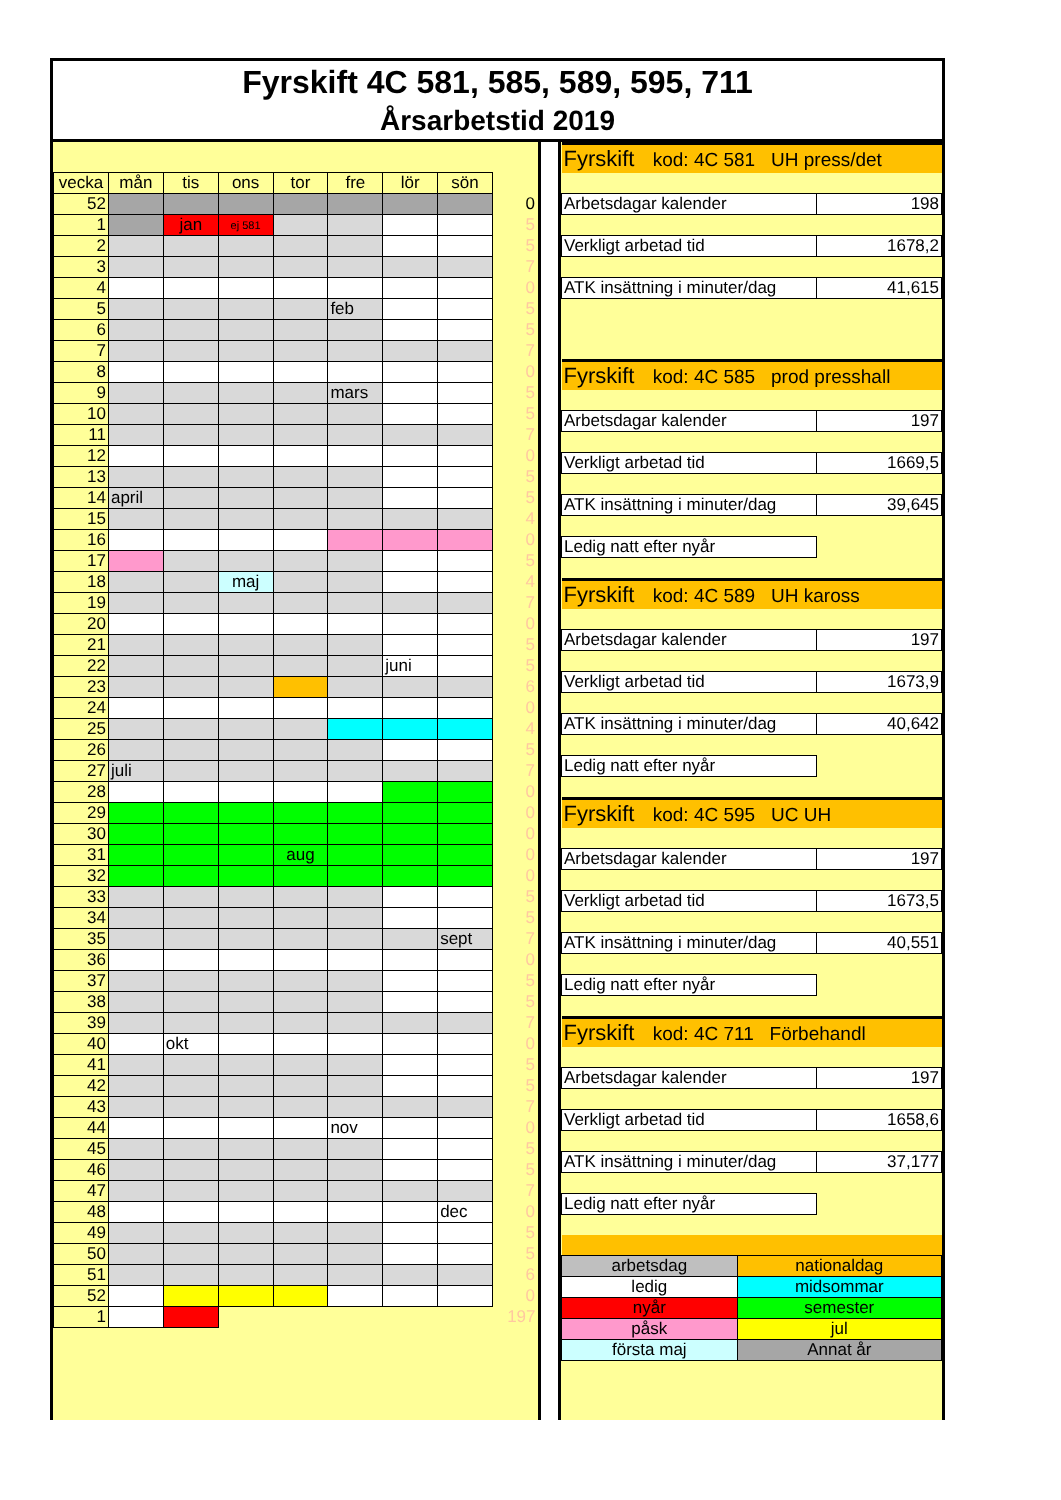Fyrskift 4C 581, 585, 589, 595, 711
Årsarbetstid 2019
| vecka | mån | tis | ons | tor | fre | lör | sön | |
| 52 | | | | | | | | 0 |
| 1 | | jan | ej 581 | | | | | 5 |
| 2 | | | | | | | | 5 |
| 3 | | | | | | | | 7 |
| 4 | | | | | | | | 0 |
| 5 | | | | | feb | | | 5 |
| 6 | | | | | | | | 5 |
| 7 | | | | | | | | 7 |
| 8 | | | | | | | | 0 |
| 9 | | | | | mars | | | 5 |
| 10 | | | | | | | | 5 |
| 11 | | | | | | | | 7 |
| 12 | | | | | | | | 0 |
| 13 | | | | | | | | 5 |
| 14 | april | | | | | | | 5 |
| 15 | | | | | | | | 4 |
| 16 | | | | | | | | 0 |
| 17 | | | | | | | | 5 |
| 18 | | | maj | | | | | 4 |
| 19 | | | | | | | | 7 |
| 20 | | | | | | | | 0 |
| 21 | | | | | | | | 5 |
| 22 | | | | | | juni | | 5 |
| 23 | | | | | | | | 6 |
| 24 | | | | | | | | 0 |
| 25 | | | | | | | | 4 |
| 26 | | | | | | | | 5 |
| 27 | juli | | | | | | | 7 |
| 28 | | | | | | | | 0 |
| 29 | | | | | | | | 0 |
| 30 | | | | | | | | 0 |
| 31 | | | | aug | | | | 0 |
| 32 | | | | | | | | 0 |
| 33 | | | | | | | | 5 |
| 34 | | | | | | | | 5 |
| 35 | | | | | | | sept | 7 |
| 36 | | | | | | | | 0 |
| 37 | | | | | | | | 5 |
| 38 | | | | | | | | 5 |
| 39 | | | | | | | | 7 |
| 40 | | okt | | | | | | 0 |
| 41 | | | | | | | | 5 |
| 42 | | | | | | | | 5 |
| 43 | | | | | | | | 7 |
| 44 | | | | | nov | | | 0 |
| 45 | | | | | | | | 5 |
| 46 | | | | | | | | 5 |
| 47 | | | | | | | | 7 |
| 48 | | | | | | | dec | 0 |
| 49 | | | | | | | | 5 |
| 50 | | | | | | | | 5 |
| 51 | | | | | | | | 6 |
| 52 | | | | | | | | 0 |
| 1 | | | | | | | | 197 |
| Fyrskift kod: 4C 581 UH press/det | |
| Arbetsdagar kalender | 198 |
| Verkligt arbetad tid | 1678,2 |
| ATK insättning i minuter/dag | 41,615 |
| Fyrskift kod: 4C 585 prod presshall | |
| Arbetsdagar kalender | 197 |
| Verkligt arbetad tid | 1669,5 |
| ATK insättning i minuter/dag | 39,645 |
| Ledig natt efter nyår | |
| Fyrskift kod: 4C 589 UH kaross | |
| Arbetsdagar kalender | 197 |
| Verkligt arbetad tid | 1673,9 |
| ATK insättning i minuter/dag | 40,642 |
| Ledig natt efter nyår | |
| Fyrskift kod: 4C 595 UC UH | |
| Arbetsdagar kalender | 197 |
| Verkligt arbetad tid | 1673,5 |
| ATK insättning i minuter/dag | 40,551 |
| Ledig natt efter nyår | |
| Fyrskift kod: 4C 711 Förbehandl | |
| Arbetsdagar kalender | 197 |
| Verkligt arbetad tid | 1658,6 |
| ATK insättning i minuter/dag | 37,177 |
| Ledig natt efter nyår | |
| arbetsdag | nationaldag |
| ledig | midsommar |
| nyår | semester |
| påsk | jul |
| första maj | Annat år |